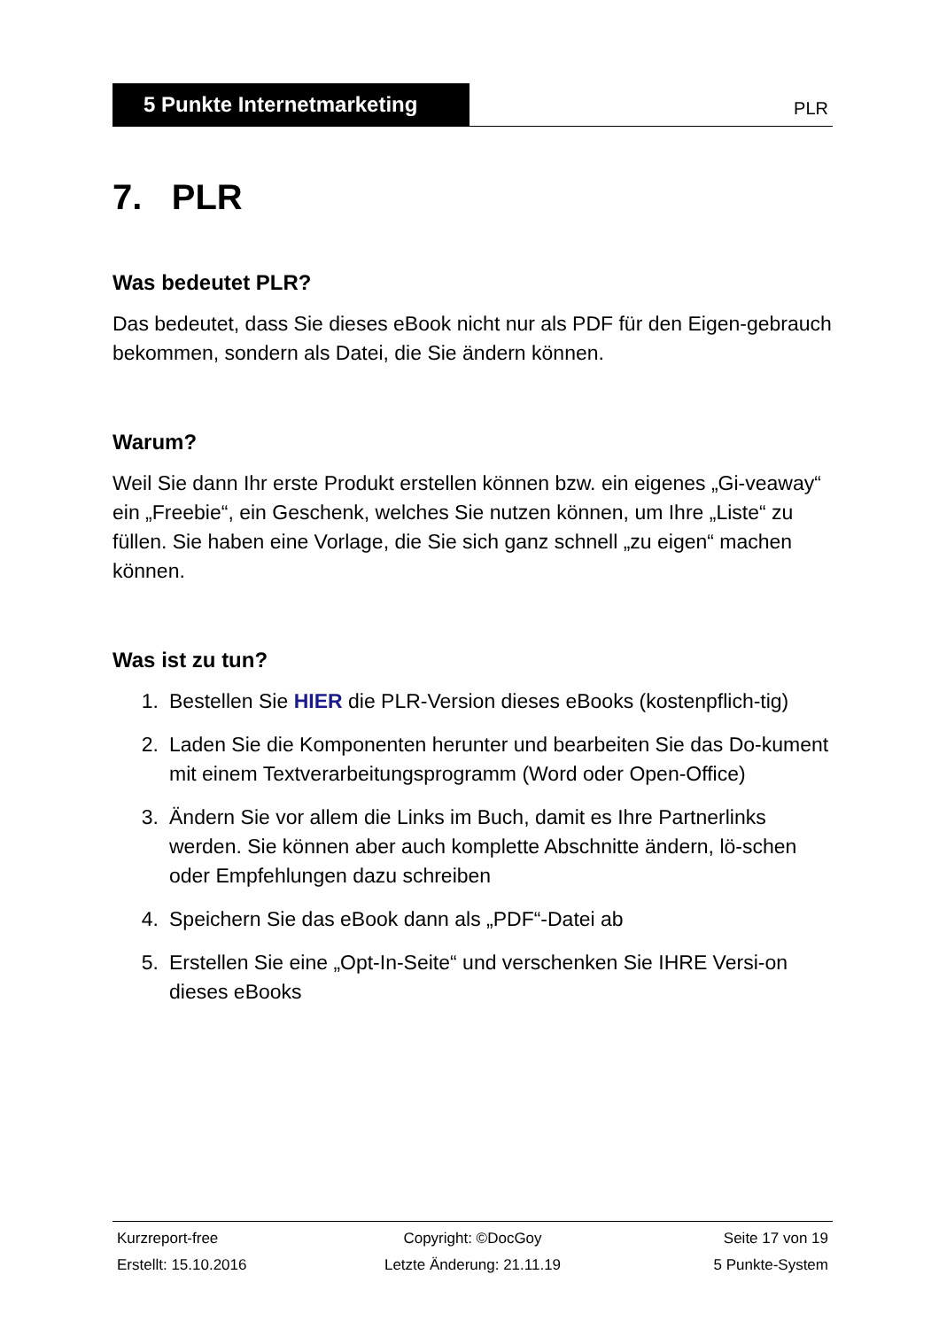5 Punkte Internetmarketing
PLR
7. PLR
Was bedeutet PLR?
Das bedeutet, dass Sie dieses eBook nicht nur als PDF für den Eigen-gebrauch bekommen, sondern als Datei, die Sie ändern können.
Warum?
Weil Sie dann Ihr erste Produkt erstellen können bzw. ein eigenes „Gi-veaway“ ein „Freebie“, ein Geschenk, welches Sie nutzen können, um Ihre „Liste“ zu füllen. Sie haben eine Vorlage, die Sie sich ganz schnell „zu eigen“ machen können.
Was ist zu tun?
1. Bestellen Sie HIER die PLR-Version dieses eBooks (kostenpflich-tig)
2. Laden Sie die Komponenten herunter und bearbeiten Sie das Do-kument mit einem Textverarbeitungsprogramm (Word oder Open-Office)
3. Ändern Sie vor allem die Links im Buch, damit es Ihre Partnerlinks werden. Sie können aber auch komplette Abschnitte ändern, lö-schen oder Empfehlungen dazu schreiben
4. Speichern Sie das eBook dann als „PDF“-Datei ab
5. Erstellen Sie eine „Opt-In-Seite“ und verschenken Sie IHRE Versi-on dieses eBooks
Kurzreport-free Copyright: ©DocGoy Seite 17 von 19
Erstellt: 15.10.2016 Letzte Änderung: 21.11.19 5 Punkte-System